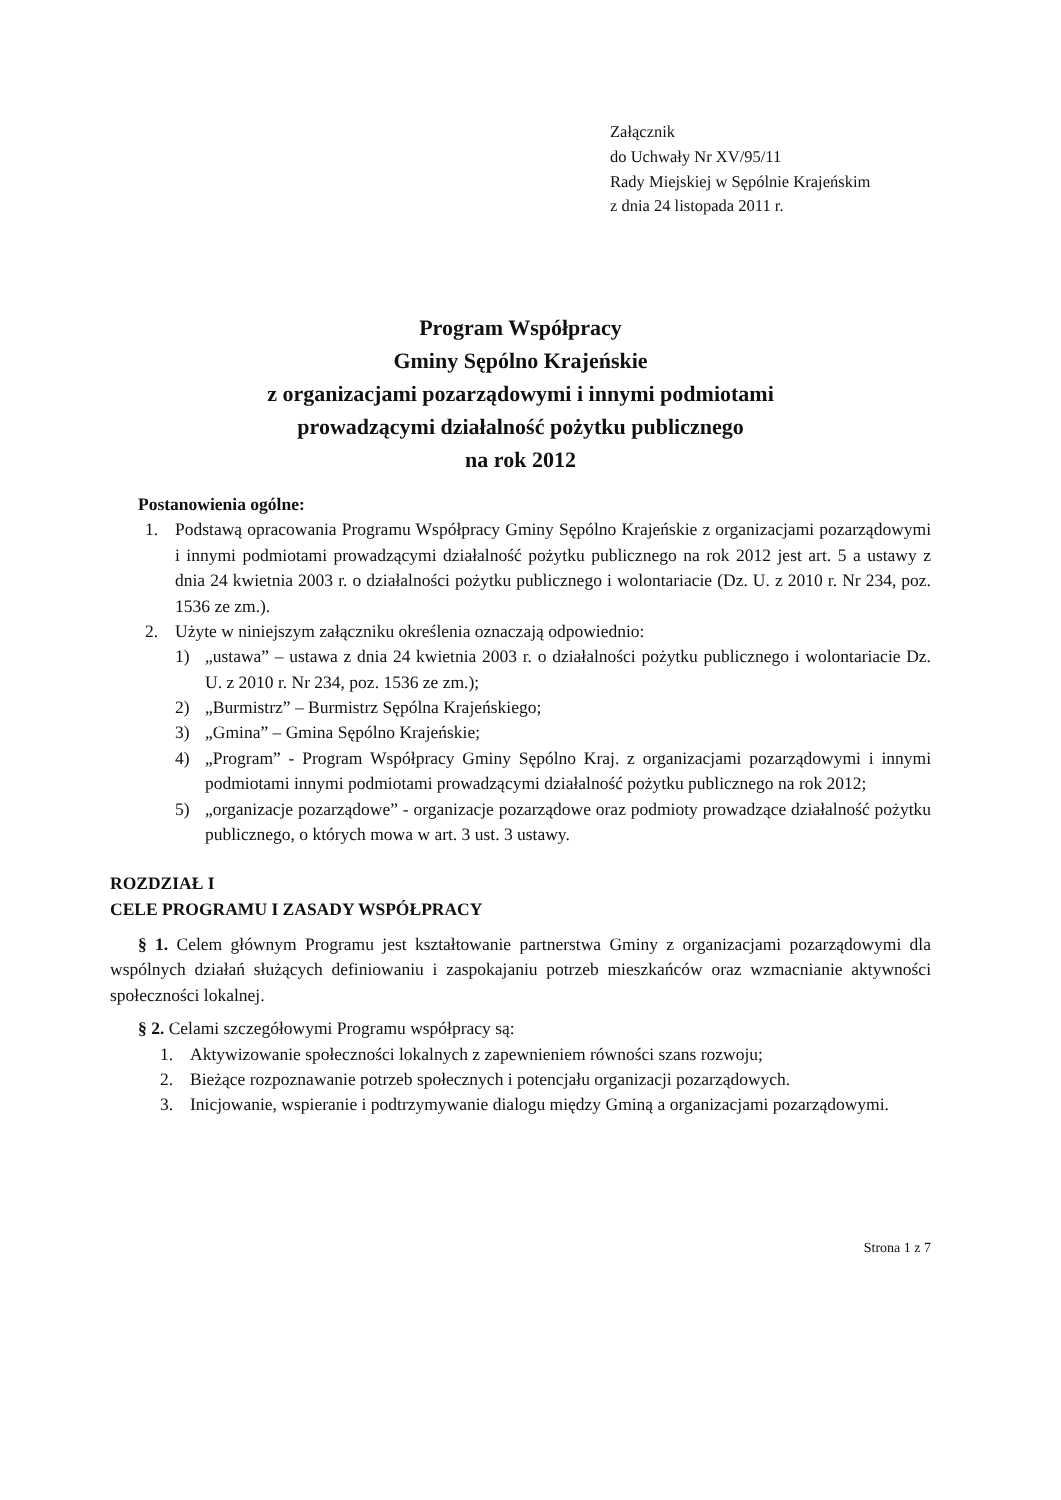Załącznik
do Uchwały Nr XV/95/11
Rady Miejskiej w Sępólnie Krajeńskim
z dnia 24 listopada 2011 r.
Program Współpracy
Gminy Sępólno Krajeńskie
z organizacjami pozarządowymi i innymi podmiotami
prowadzącymi działalność pożytku publicznego
na rok 2012
Postanowienia ogólne:
1. Podstawą opracowania Programu Współpracy Gminy Sępólno Krajeńskie z organizacjami pozarządowymi i innymi podmiotami prowadzącymi działalność pożytku publicznego na rok 2012 jest art. 5 a ustawy z dnia 24 kwietnia 2003 r. o działalności pożytku publicznego i wolontariacie (Dz. U. z 2010 r. Nr 234, poz. 1536 ze zm.).
2. Użyte w niniejszym załączniku określenia oznaczają odpowiednio:
1) „ustawa” – ustawa z dnia 24 kwietnia 2003 r. o działalności pożytku publicznego i wolontariacie Dz. U. z 2010 r. Nr 234, poz. 1536 ze zm.);
2) „Burmistrz” – Burmistrz Sępólna Krajeńskiego;
3) „Gmina” – Gmina Sępólno Krajeńskie;
4) „Program” - Program Współpracy Gminy Sępólno Kraj. z organizacjami pozarządowymi i innymi podmiotami innymi podmiotami prowadzącymi działalność pożytku publicznego na rok 2012;
5) „organizacje pozarządowe” - organizacje pozarządowe oraz podmioty prowadzące działalność pożytku publicznego, o których mowa w art. 3 ust. 3 ustawy.
ROZDZIAŁ I
CELE PROGRAMU I ZASADY WSPÓŁPRACY
§ 1. Celem głównym Programu jest kształtowanie partnerstwa Gminy z organizacjami pozarządowymi dla wspólnych działań służących definiowaniu i zaspokajaniu potrzeb mieszkańców oraz wzmacnianie aktywności społeczności lokalnej.
§ 2. Celami szczegółowymi Programu współpracy są:
1. Aktywizowanie społeczności lokalnych z zapewnieniem równości szans rozwoju;
2. Bieżące rozpoznawanie potrzeb społecznych i potencjału organizacji pozarządowych.
3. Inicjowanie, wspieranie i podtrzymywanie dialogu między Gminą a organizacjami pozarządowymi.
Strona 1 z 7